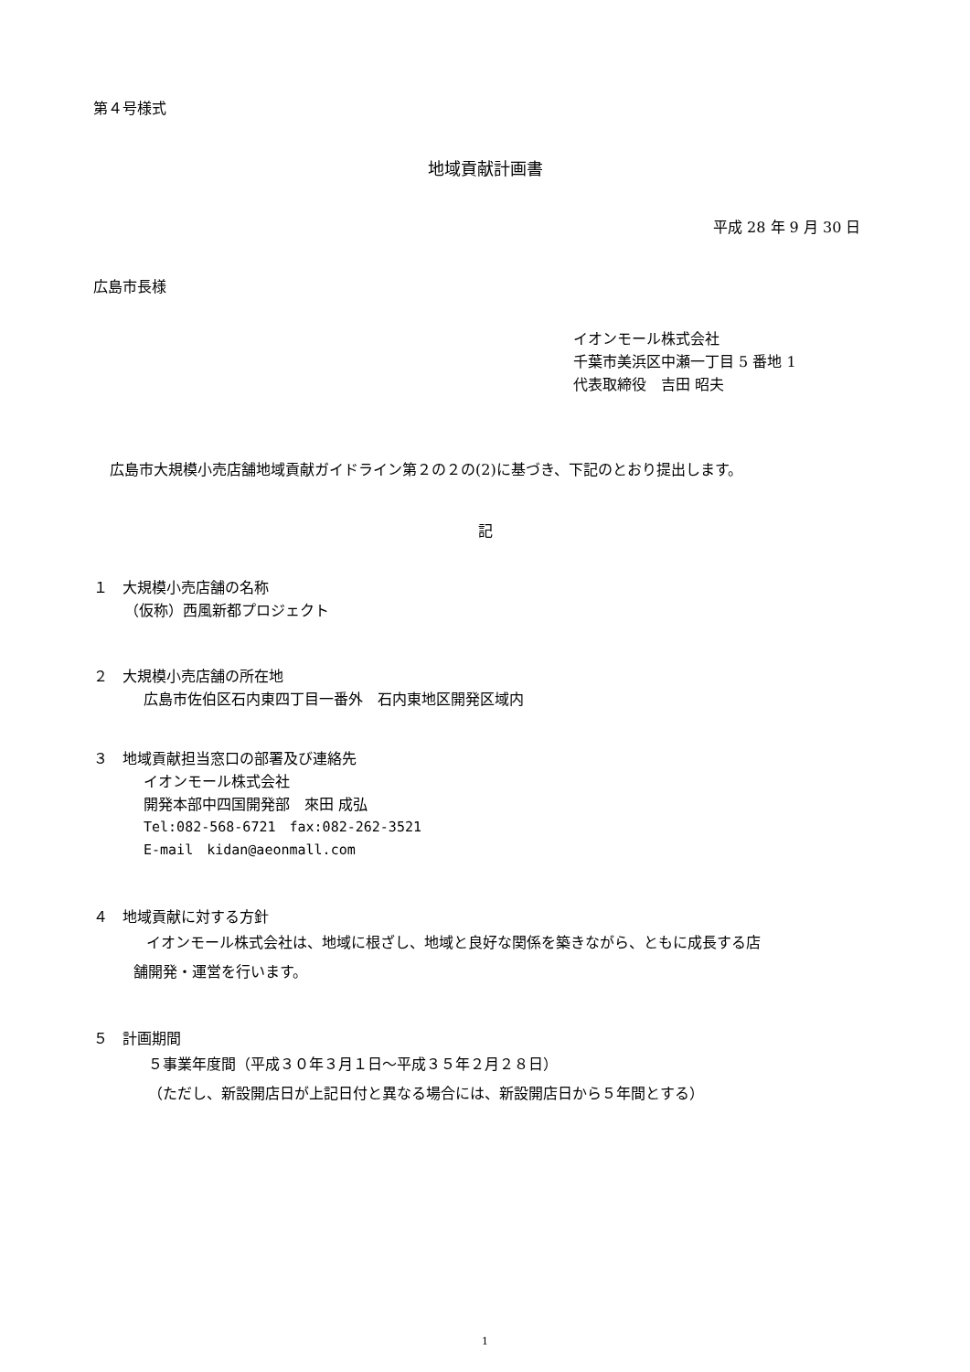第４号様式
地域貢献計画書
平成 28 年 9 月 30 日
広島市長様
イオンモール株式会社
千葉市美浜区中瀬一丁目 5 番地 1
代表取締役　吉田 昭夫
広島市大規模小売店舗地域貢献ガイドライン第２の２の(2)に基づき、下記のとおり提出します。
記
１　大規模小売店舗の名称
（仮称）西風新都プロジェクト
２　大規模小売店舗の所在地
広島市佐伯区石内東四丁目一番外　石内東地区開発区域内
３　地域貢献担当窓口の部署及び連絡先
イオンモール株式会社
開発本部中四国開発部　來田 成弘
Tel:082-568-6721　fax:082-262-3521
E-mail　kidan@aeonmall.com
４　地域貢献に対する方針
イオンモール株式会社は、地域に根ざし、地域と良好な関係を築きながら、ともに成長する店
舗開発・運営を行います。
５　計画期間
５事業年度間（平成３０年３月１日～平成３５年２月２８日）
（ただし、新設開店日が上記日付と異なる場合には、新設開店日から５年間とする）
1